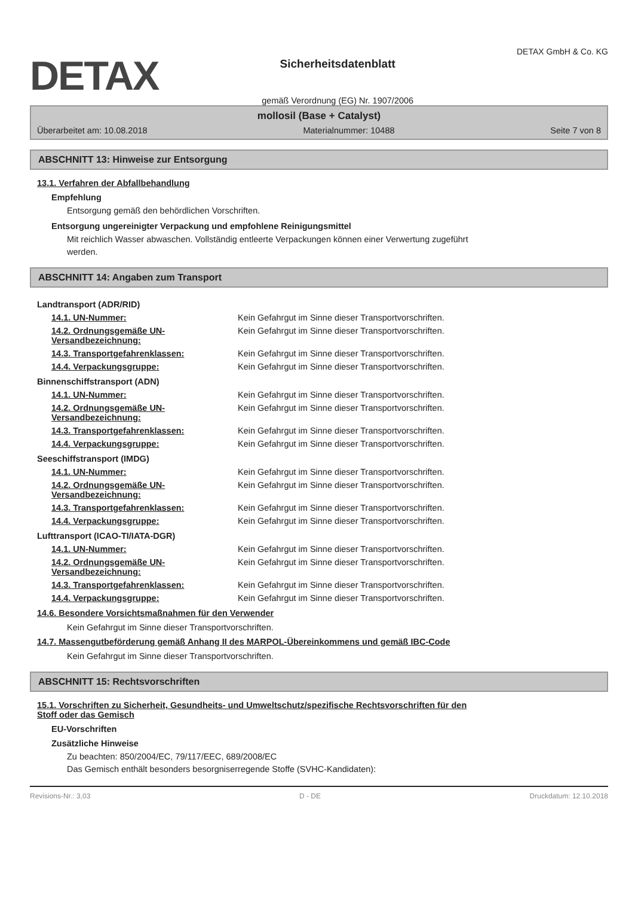DETAX
Sicherheitsdatenblatt
gemäß Verordnung (EG) Nr. 1907/2006
DETAX GmbH & Co. KG
mollosil (Base + Catalyst)
Überarbeitet am: 10.08.2018 Materialnummer: 10488 Seite 7 von 8
ABSCHNITT 13: Hinweise zur Entsorgung
13.1. Verfahren der Abfallbehandlung
Empfehlung
Entsorgung gemäß den behördlichen Vorschriften.
Entsorgung ungereinigter Verpackung und empfohlene Reinigungsmittel
Mit reichlich Wasser abwaschen. Vollständig entleerte Verpackungen können einer Verwertung zugeführt
werden.
ABSCHNITT 14: Angaben zum Transport
| Landtransport (ADR/RID) | |
| 14.1. UN-Nummer: | Kein Gefahrgut im Sinne dieser Transportvorschriften. |
| 14.2. Ordnungsgemäße UN-Versandbezeichnung: | Kein Gefahrgut im Sinne dieser Transportvorschriften. |
| 14.3. Transportgefahrenklassen: | Kein Gefahrgut im Sinne dieser Transportvorschriften. |
| 14.4. Verpackungsgruppe: | Kein Gefahrgut im Sinne dieser Transportvorschriften. |
| Binnenschiffstransport (ADN) | |
| 14.1. UN-Nummer: | Kein Gefahrgut im Sinne dieser Transportvorschriften. |
| 14.2. Ordnungsgemäße UN-Versandbezeichnung: | Kein Gefahrgut im Sinne dieser Transportvorschriften. |
| 14.3. Transportgefahrenklassen: | Kein Gefahrgut im Sinne dieser Transportvorschriften. |
| 14.4. Verpackungsgruppe: | Kein Gefahrgut im Sinne dieser Transportvorschriften. |
| Seeschiffstransport (IMDG) | |
| 14.1. UN-Nummer: | Kein Gefahrgut im Sinne dieser Transportvorschriften. |
| 14.2. Ordnungsgemäße UN-Versandbezeichnung: | Kein Gefahrgut im Sinne dieser Transportvorschriften. |
| 14.3. Transportgefahrenklassen: | Kein Gefahrgut im Sinne dieser Transportvorschriften. |
| 14.4. Verpackungsgruppe: | Kein Gefahrgut im Sinne dieser Transportvorschriften. |
| Lufttransport (ICAO-TI/IATA-DGR) | |
| 14.1. UN-Nummer: | Kein Gefahrgut im Sinne dieser Transportvorschriften. |
| 14.2. Ordnungsgemäße UN-Versandbezeichnung: | Kein Gefahrgut im Sinne dieser Transportvorschriften. |
| 14.3. Transportgefahrenklassen: | Kein Gefahrgut im Sinne dieser Transportvorschriften. |
| 14.4. Verpackungsgruppe: | Kein Gefahrgut im Sinne dieser Transportvorschriften. |
14.6. Besondere Vorsichtsmaßnahmen für den Verwender
Kein Gefahrgut im Sinne dieser Transportvorschriften.
14.7. Massengutbeförderung gemäß Anhang II des MARPOL-Übereinkommens und gemäß IBC-Code
Kein Gefahrgut im Sinne dieser Transportvorschriften.
ABSCHNITT 15: Rechtsvorschriften
15.1. Vorschriften zu Sicherheit, Gesundheits- und Umweltschutz/spezifische Rechtsvorschriften für den
Stoff oder das Gemisch
EU-Vorschriften
Zusätzliche Hinweise
Zu beachten: 850/2004/EC, 79/117/EEC, 689/2008/EC
Das Gemisch enthält besonders besorgniserregende Stoffe (SVHC-Kandidaten):
Revisions-Nr.: 3,03 D - DE Druckdatum: 12.10.2018